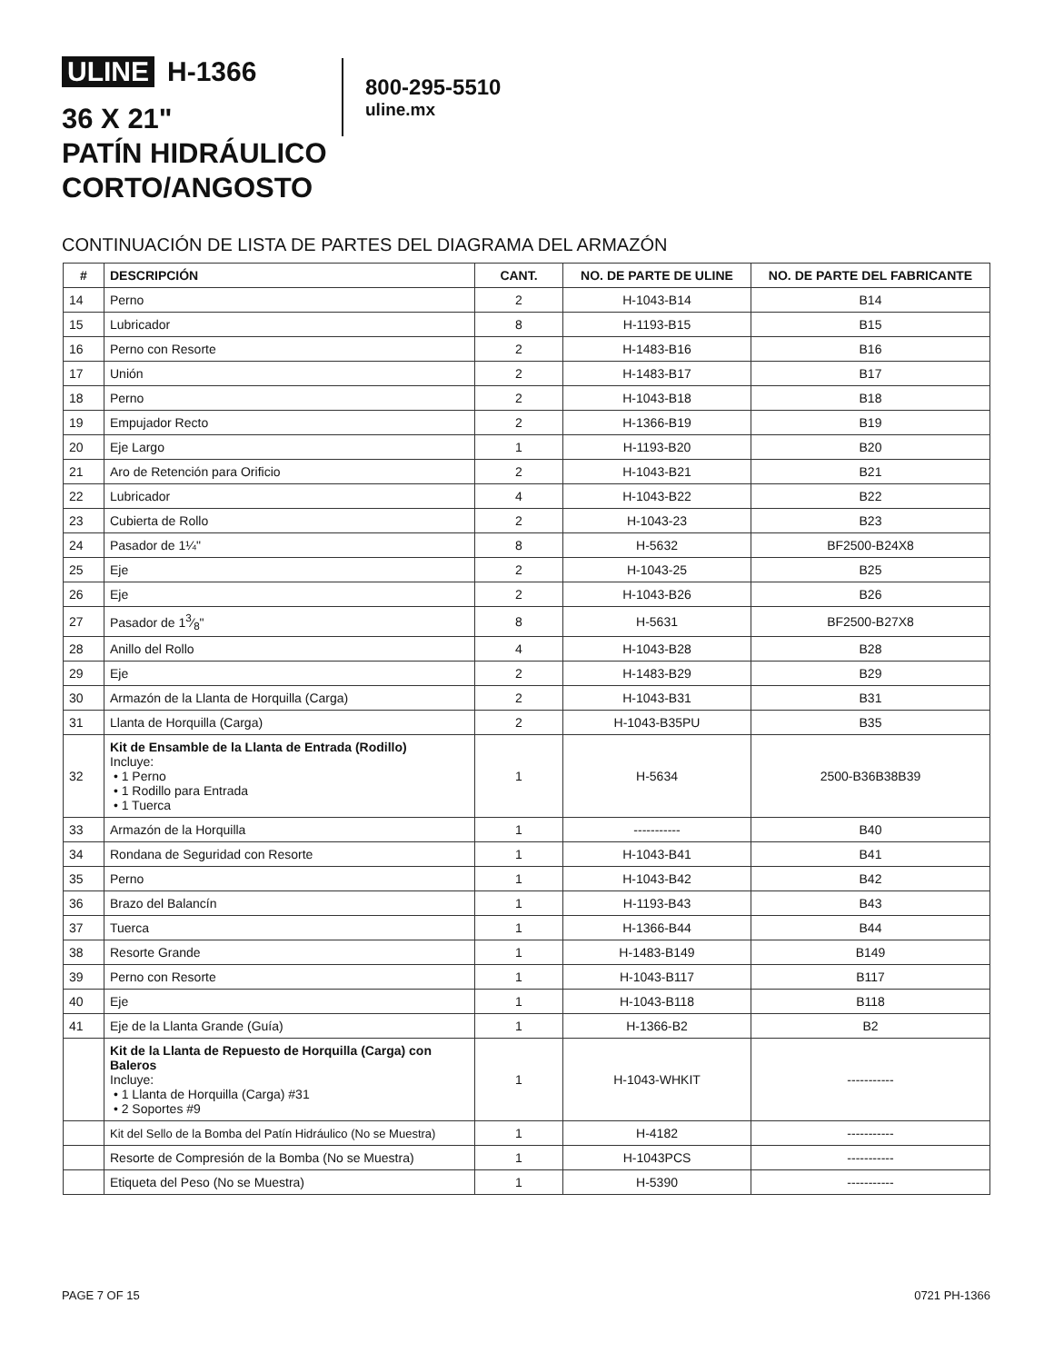ULINE H-1366
36 X 21"
PATÍN HIDRÁULICO
CORTO/ANGOSTO
800-295-5510
uline.mx
CONTINUACIÓN DE LISTA DE PARTES DEL DIAGRAMA DEL ARMAZÓN
| # | DESCRIPCIÓN | CANT. | NO. DE PARTE DE ULINE | NO. DE PARTE DEL FABRICANTE |
| --- | --- | --- | --- | --- |
| 14 | Perno | 2 | H-1043-B14 | B14 |
| 15 | Lubricador | 8 | H-1193-B15 | B15 |
| 16 | Perno con Resorte | 2 | H-1483-B16 | B16 |
| 17 | Unión | 2 | H-1483-B17 | B17 |
| 18 | Perno | 2 | H-1043-B18 | B18 |
| 19 | Empujador Recto | 2 | H-1366-B19 | B19 |
| 20 | Eje Largo | 1 | H-1193-B20 | B20 |
| 21 | Aro de Retención para Orificio | 2 | H-1043-B21 | B21 |
| 22 | Lubricador | 4 | H-1043-B22 | B22 |
| 23 | Cubierta de Rollo | 2 | H-1043-23 | B23 |
| 24 | Pasador de 1¼" | 8 | H-5632 | BF2500-B24X8 |
| 25 | Eje | 2 | H-1043-25 | B25 |
| 26 | Eje | 2 | H-1043-B26 | B26 |
| 27 | Pasador de 13⁄8" | 8 | H-5631 | BF2500-B27X8 |
| 28 | Anillo del Rollo | 4 | H-1043-B28 | B28 |
| 29 | Eje | 2 | H-1483-B29 | B29 |
| 30 | Armazón de la Llanta de Horquilla (Carga) | 2 | H-1043-B31 | B31 |
| 31 | Llanta de Horquilla (Carga) | 2 | H-1043-B35PU | B35 |
| 32 | Kit de Ensamble de la Llanta de Entrada (Rodillo) Incluye: • 1 Perno • 1 Rodillo para Entrada • 1 Tuerca | 1 | H-5634 | 2500-B36B38B39 |
| 33 | Armazón de la Horquilla | 1 | ----------- | B40 |
| 34 | Rondana de Seguridad con Resorte | 1 | H-1043-B41 | B41 |
| 35 | Perno | 1 | H-1043-B42 | B42 |
| 36 | Brazo del Balancín | 1 | H-1193-B43 | B43 |
| 37 | Tuerca | 1 | H-1366-B44 | B44 |
| 38 | Resorte Grande | 1 | H-1483-B149 | B149 |
| 39 | Perno con Resorte | 1 | H-1043-B117 | B117 |
| 40 | Eje | 1 | H-1043-B118 | B118 |
| 41 | Eje de la Llanta Grande (Guía) | 1 | H-1366-B2 | B2 |
| | Kit de la Llanta de Repuesto de Horquilla (Carga) con Baleros Incluye: • 1 Llanta de Horquilla (Carga) #31 • 2 Soportes #9 | 1 | H-1043-WHKIT | ----------- |
| | Kit del Sello de la Bomba del Patín Hidráulico (No se Muestra) | 1 | H-4182 | ----------- |
| | Resorte de Compresión de la Bomba (No se Muestra) | 1 | H-1043PCS | ----------- |
| | Etiqueta del Peso (No se Muestra) | 1 | H-5390 | ----------- |
PAGE 7 OF 15 0721 PH-1366